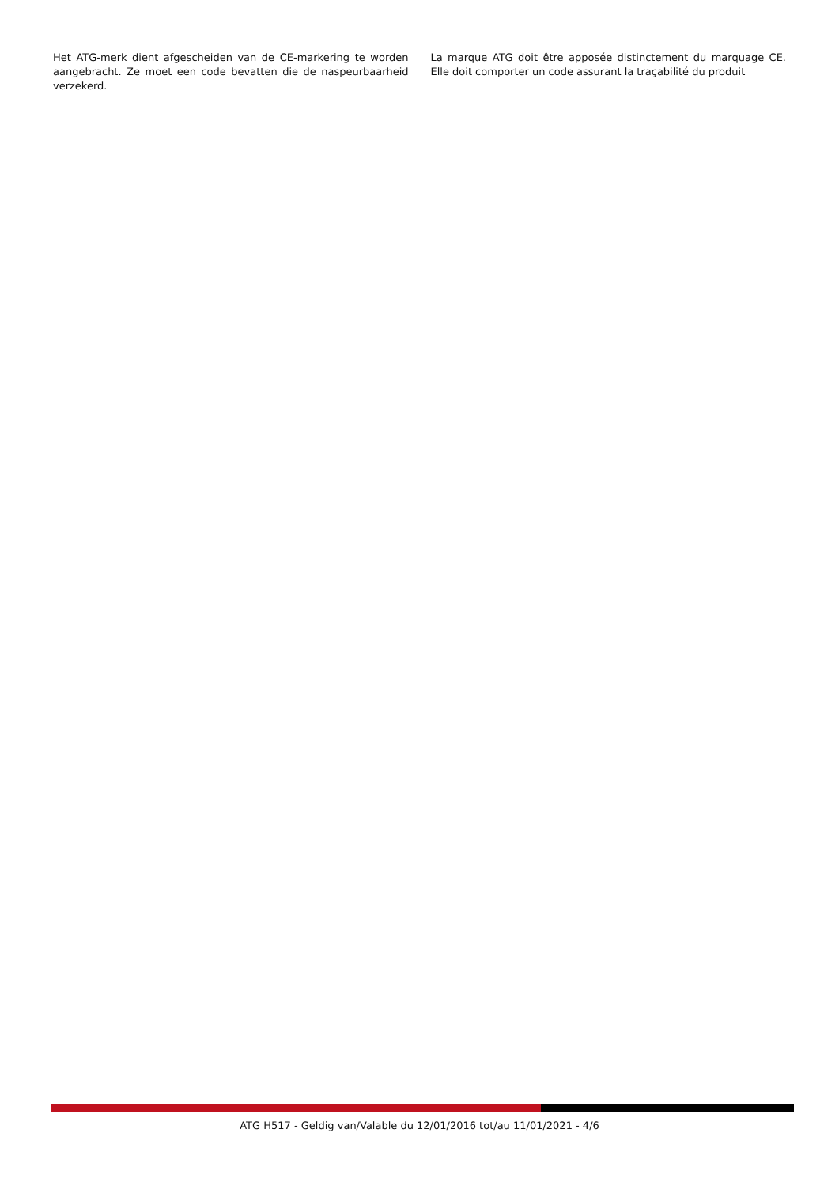Het ATG-merk dient afgescheiden van de CE-markering te worden aangebracht. Ze moet een code bevatten die de naspeurbaarheid verzekerd.
La marque ATG doit être apposée distinctement du marquage CE. Elle doit comporter un code assurant la traçabilité du produit
ATG H517 - Geldig van/Valable du 12/01/2016 tot/au 11/01/2021 - 4/6